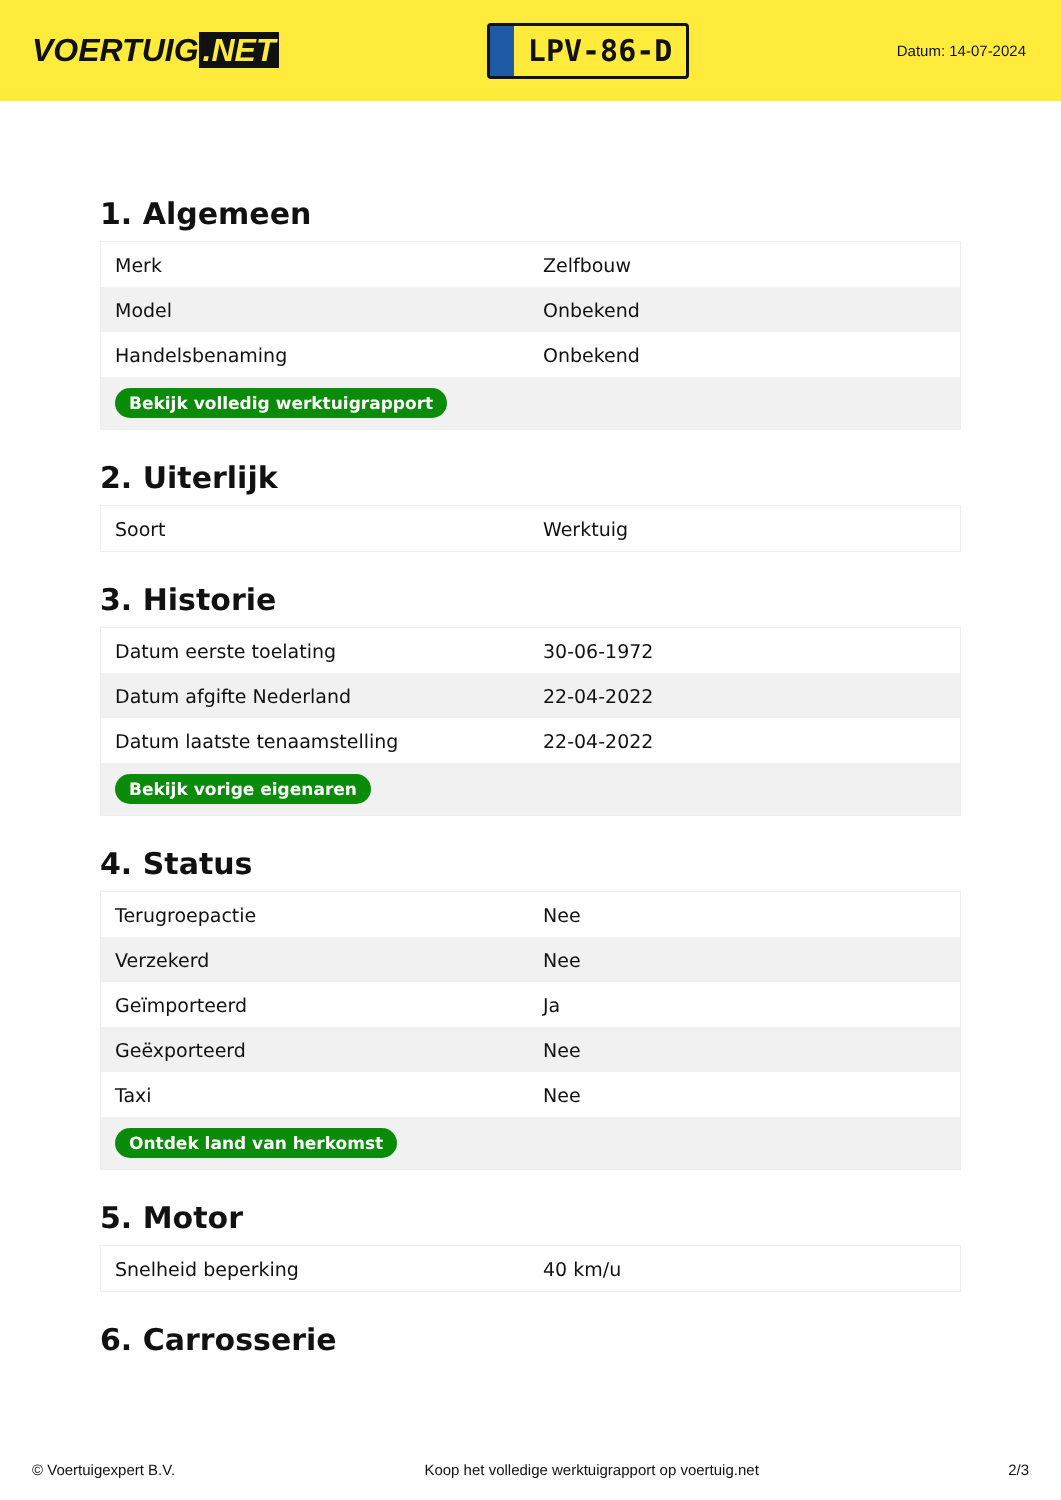VOERTUIG.NET
LPV-86-D
Datum: 14-07-2024
1. Algemeen
| Merk | Zelfbouw |
| Model | Onbekend |
| Handelsbenaming | Onbekend |
| Bekijk volledig werktuigrapport | |
2. Uiterlijk
| Soort | Werktuig |
3. Historie
| Datum eerste toelating | 30-06-1972 |
| Datum afgifte Nederland | 22-04-2022 |
| Datum laatste tenaamstelling | 22-04-2022 |
| Bekijk vorige eigenaren | |
4. Status
| Terugroepactie | Nee |
| Verzekerd | Nee |
| Geïmporteerd | Ja |
| Geëxporteerd | Nee |
| Taxi | Nee |
| Ontdek land van herkomst | |
5. Motor
| Snelheid beperking | 40 km/u |
6. Carrosserie
© Voertuigexpert B.V. Koop het volledige werktuigrapport op voertuig.net 2/3